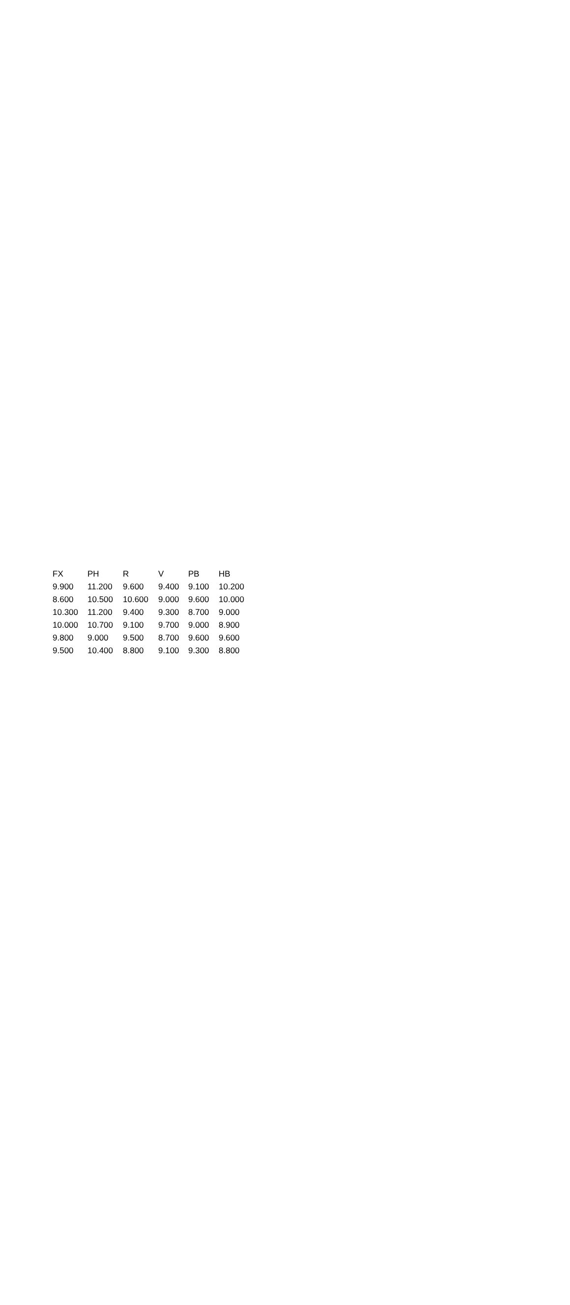| FX | PH | R | V | PB | HB |
| --- | --- | --- | --- | --- | --- |
| 9.900 | 11.200 | 9.600 | 9.400 | 9.100 | 10.200 |
| 8.600 | 10.500 | 10.600 | 9.000 | 9.600 | 10.000 |
| 10.300 | 11.200 | 9.400 | 9.300 | 8.700 | 9.000 |
| 10.000 | 10.700 | 9.100 | 9.700 | 9.000 | 8.900 |
| 9.800 | 9.000 | 9.500 | 8.700 | 9.600 | 9.600 |
| 9.500 | 10.400 | 8.800 | 9.100 | 9.300 | 8.800 |